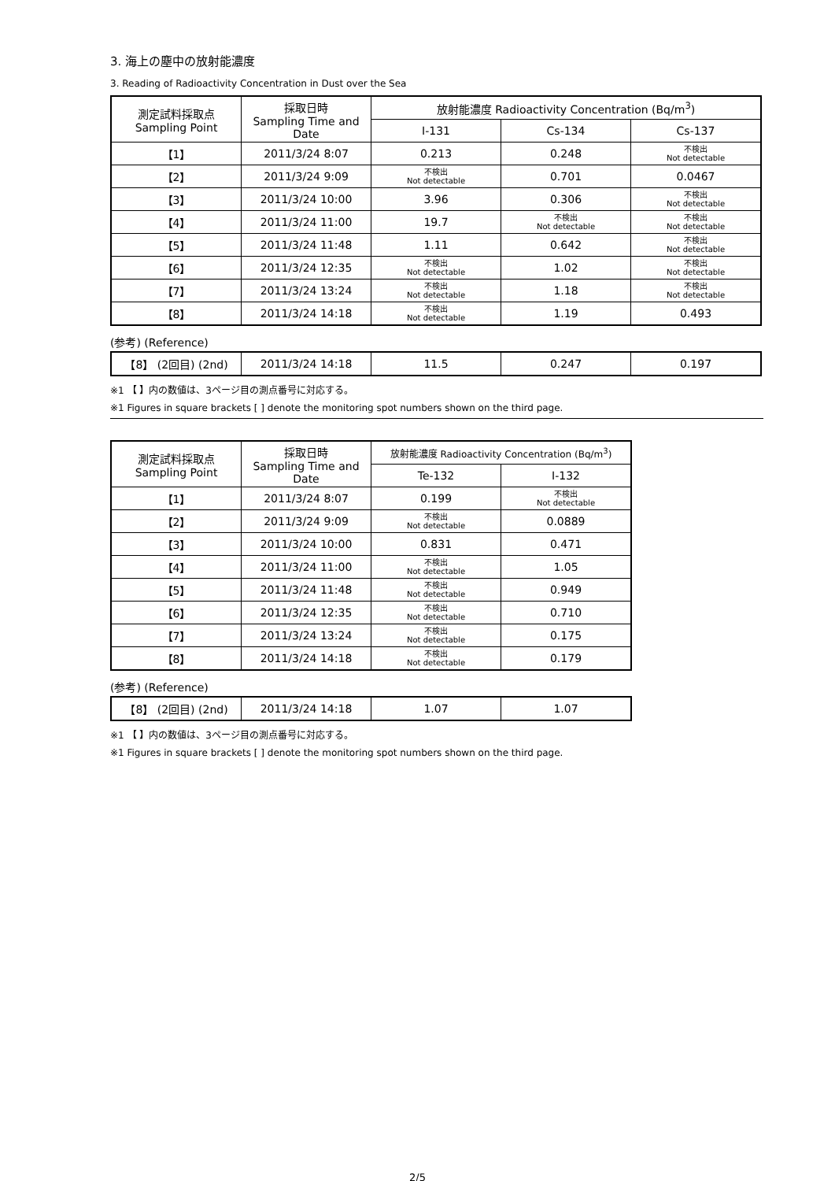3. 海上の塵中の放射能濃度
3. Reading of Radioactivity Concentration in Dust over the Sea
| 測定試料採取点 Sampling Point | 採取日時 Sampling Time and Date | 放射能濃度 Radioactivity Concentration (Bq/m<sup>3</sup>) | | |
| --- | --- | --- | --- | --- |
| | | I-131 | Cs-134 | Cs-137 |
| 【1】 | 2011/3/24 8:07 | 0.213 | 0.248 | 不検出 Not detectable |
| 【2】 | 2011/3/24 9:09 | 不検出 Not detectable | 0.701 | 0.0467 |
| 【3】 | 2011/3/24 10:00 | 3.96 | 0.306 | 不検出 Not detectable |
| 【4】 | 2011/3/24 11:00 | 19.7 | 不検出 Not detectable | 不検出 Not detectable |
| 【5】 | 2011/3/24 11:48 | 1.11 | 0.642 | 不検出 Not detectable |
| 【6】 | 2011/3/24 12:35 | 不検出 Not detectable | 1.02 | 不検出 Not detectable |
| 【7】 | 2011/3/24 13:24 | 不検出 Not detectable | 1.18 | 不検出 Not detectable |
| 【8】 | 2011/3/24 14:18 | 不検出 Not detectable | 1.19 | 0.493 |
(参考) (Reference)
| 【8】 (2回目) (2nd) | 2011/3/24 14:18 | 11.5 | 0.247 | 0.197 |
※1 【 】内の数値は、3ページ目の測点番号に対応する。
※1 Figures in square brackets [ ] denote the monitoring spot numbers shown on the third page.
| 測定試料採取点 Sampling Point | 採取日時 Sampling Time and Date | 放射能濃度 Radioactivity Concentration (Bq/m<sup>3</sup>) | |
| --- | --- | --- | --- |
| | | Te-132 | I-132 |
| 【1】 | 2011/3/24 8:07 | 0.199 | 不検出 Not detectable |
| 【2】 | 2011/3/24 9:09 | 不検出 Not detectable | 0.0889 |
| 【3】 | 2011/3/24 10:00 | 0.831 | 0.471 |
| 【4】 | 2011/3/24 11:00 | 不検出 Not detectable | 1.05 |
| 【5】 | 2011/3/24 11:48 | 不検出 Not detectable | 0.949 |
| 【6】 | 2011/3/24 12:35 | 不検出 Not detectable | 0.710 |
| 【7】 | 2011/3/24 13:24 | 不検出 Not detectable | 0.175 |
| 【8】 | 2011/3/24 14:18 | 不検出 Not detectable | 0.179 |
(参考) (Reference)
| 【8】 (2回目) (2nd) | 2011/3/24 14:18 | 1.07 | 1.07 |
※1 【 】内の数値は、3ページ目の測点番号に対応する。
※1 Figures in square brackets [ ] denote the monitoring spot numbers shown on the third page.
2/5